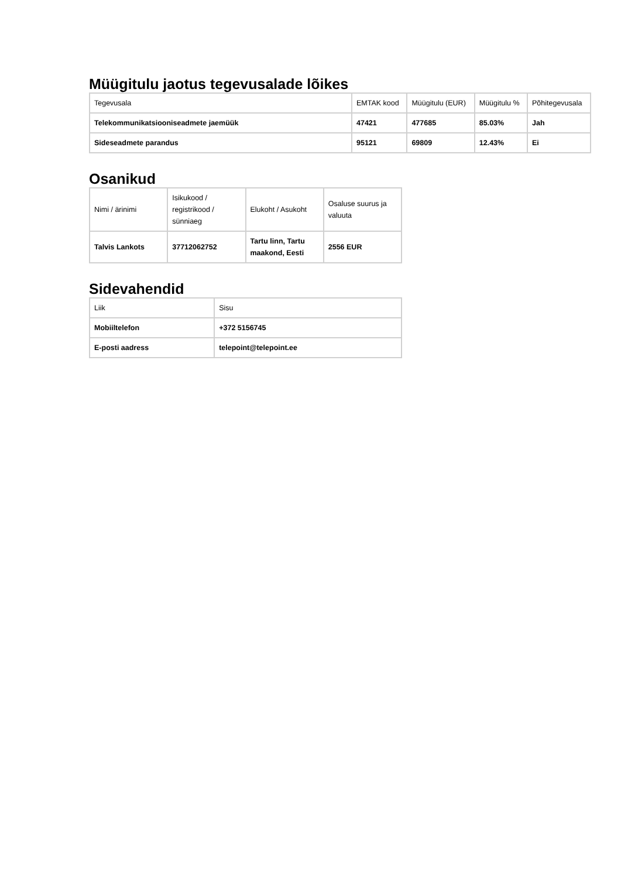Müügitulu jaotus tegevusalade lõikes
| Tegevusala | EMTAK kood | Müügitulu (EUR) | Müügitulu % | Põhitegevusala |
| --- | --- | --- | --- | --- |
| Telekommunikatsiooniseadmete jaemüük | 47421 | 477685 | 85.03% | Jah |
| Sideseadmete parandus | 95121 | 69809 | 12.43% | Ei |
Osanikud
| Nimi / ärinimi | Isikukood / registrikood / sünniaeg | Elukoht / Asukoht | Osaluse suurus ja valuuta |
| --- | --- | --- | --- |
| Talvis Lankots | 37712062752 | Tartu linn, Tartu maakond, Eesti | 2556 EUR |
Sidevahendid
| Liik | Sisu |
| --- | --- |
| Mobiiltelefon | +372 5156745 |
| E-posti aadress | telepoint@telepoint.ee |